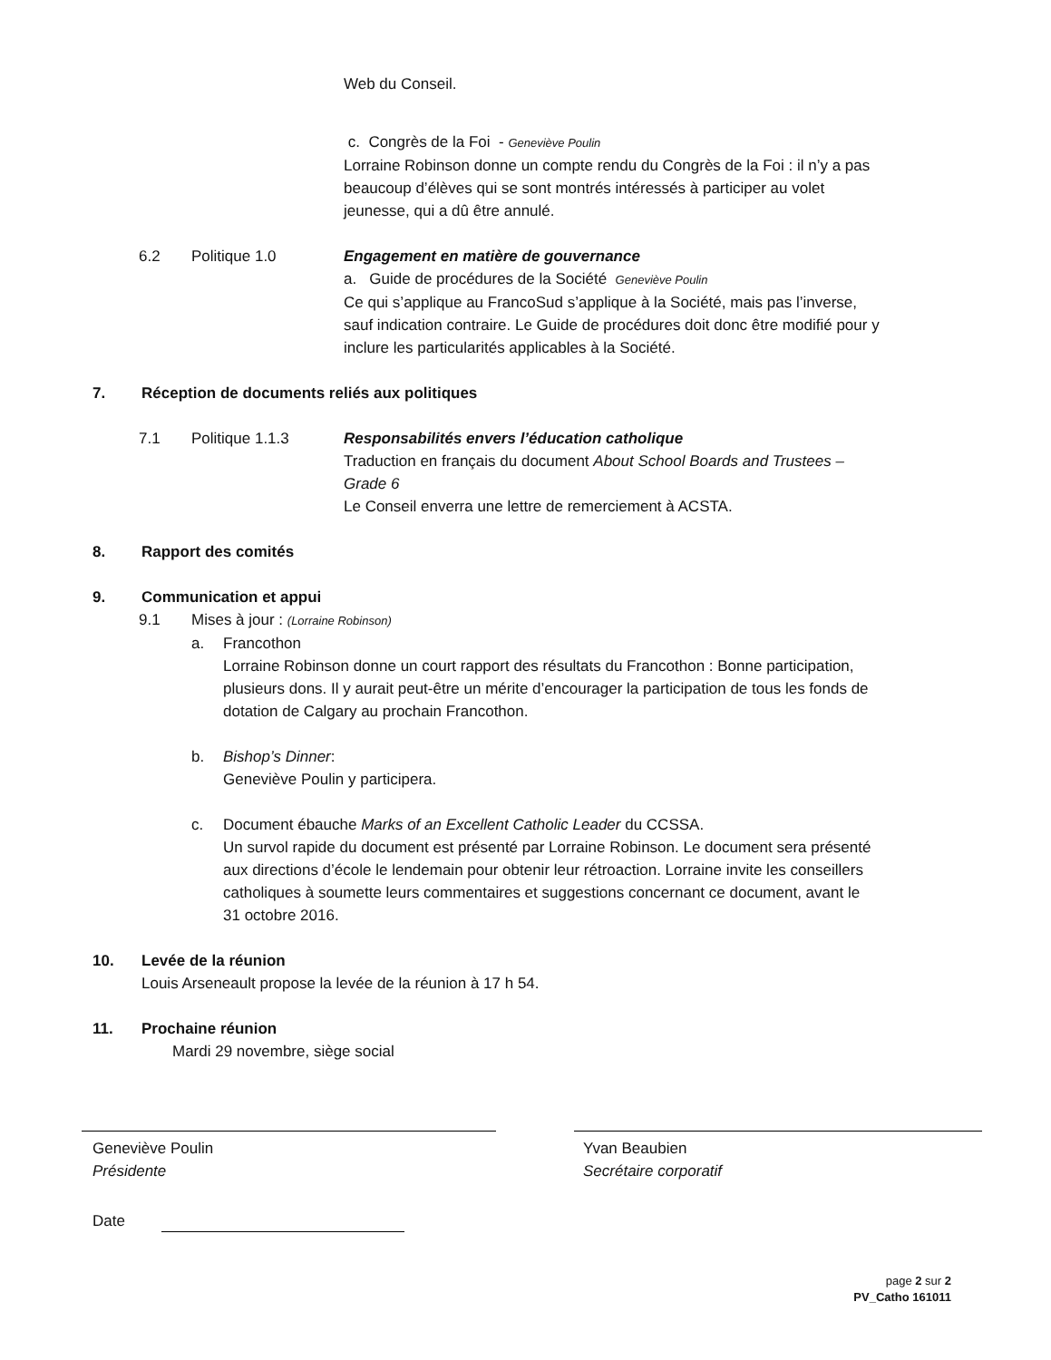Web du Conseil.
c. Congrès de la Foi - Geneviève Poulin
Lorraine Robinson donne un compte rendu du Congrès de la Foi : il n’y a pas beaucoup d’élèves qui se sont montrés intéressés à participer au volet jeunesse, qui a dû être annulé.
6.2 Politique 1.0 Engagement en matière de gouvernance
a. Guide de procédures de la Société Geneviève Poulin
Ce qui s’applique au FrancoSud s’applique à la Société, mais pas l’inverse, sauf indication contraire. Le Guide de procédures doit donc être modifié pour y inclure les particularités applicables à la Société.
7. Réception de documents reliés aux politiques
7.1 Politique 1.1.3 Responsabilités envers l’éducation catholique
Traduction en français du document About School Boards and Trustees – Grade 6
Le Conseil enverra une lettre de remerciement à ACSTA.
8. Rapport des comités
9. Communication et appui
9.1 Mises à jour : (Lorraine Robinson)
a. Francothon
Lorraine Robinson donne un court rapport des résultats du Francothon : Bonne participation, plusieurs dons. Il y aurait peut-être un mérite d’encourager la participation de tous les fonds de dotation de Calgary au prochain Francothon.
b. Bishop’s Dinner:
Geneviève Poulin y participera.
c. Document ébauche Marks of an Excellent Catholic Leader du CCSSA.
Un survol rapide du document est présenté par Lorraine Robinson. Le document sera présenté aux directions d’école le lendemain pour obtenir leur rétroaction. Lorraine invite les conseillers catholiques à soumette leurs commentaires et suggestions concernant ce document, avant le 31 octobre 2016.
10. Levée de la réunion
Louis Arseneault propose la levée de la réunion à 17 h 54.
11. Prochaine réunion
Mardi 29 novembre, siège social
Geneviève Poulin
Présidente
Yvan Beaubien
Secrétaire corporatif
Date
page 2 sur 2
PV_Catho 161011